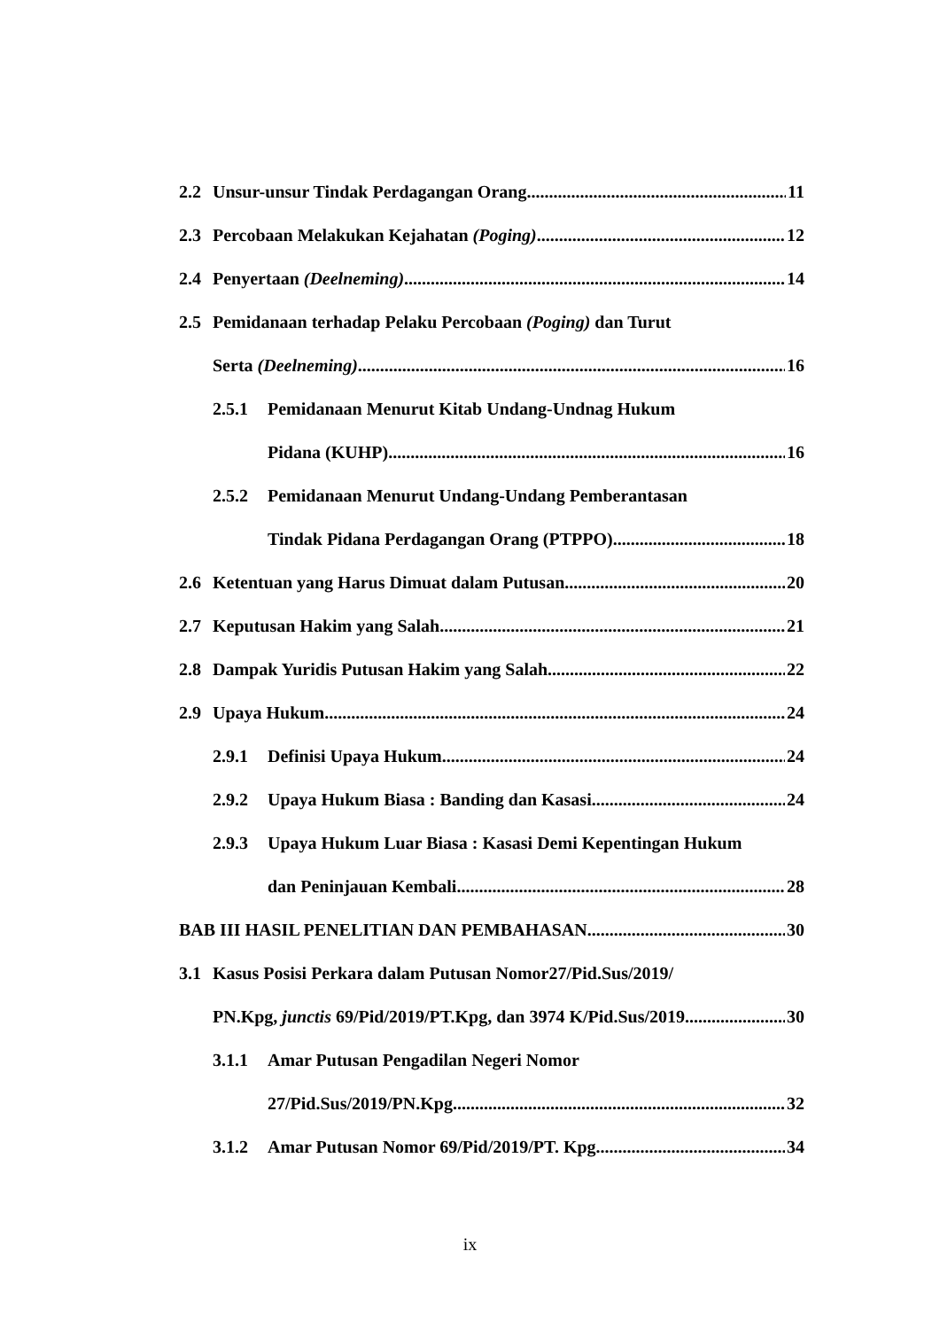2.2 Unsur-unsur Tindak Perdagangan Orang 11
2.3 Percobaan Melakukan Kejahatan (Poging) 12
2.4 Penyertaan (Deelneming) 14
2.5 Pemidanaan terhadap Pelaku Percobaan (Poging) dan Turut
Serta (Deelneming) 16
2.5.1 Pemidanaan Menurut Kitab Undang-Undnag Hukum
Pidana (KUHP) 16
2.5.2 Pemidanaan Menurut Undang-Undang Pemberantasan
Tindak Pidana Perdagangan Orang (PTPPO) 18
2.6 Ketentuan yang Harus Dimuat dalam Putusan 20
2.7 Keputusan Hakim yang Salah 21
2.8 Dampak Yuridis Putusan Hakim yang Salah 22
2.9 Upaya Hukum 24
2.9.1 Definisi Upaya Hukum 24
2.9.2 Upaya Hukum Biasa : Banding dan Kasasi 24
2.9.3 Upaya Hukum Luar Biasa : Kasasi Demi Kepentingan Hukum
dan Peninjauan Kembali 28
BAB III HASIL PENELITIAN DAN PEMBAHASAN 30
3.1 Kasus Posisi Perkara dalam Putusan Nomor27/Pid.Sus/2019/
PN.Kpg, junctis 69/Pid/2019/PT.Kpg, dan 3974 K/Pid.Sus/2019 30
3.1.1 Amar Putusan Pengadilan Negeri Nomor
27/Pid.Sus/2019/PN.Kpg 32
3.1.2 Amar Putusan Nomor 69/Pid/2019/PT. Kpg 34
ix